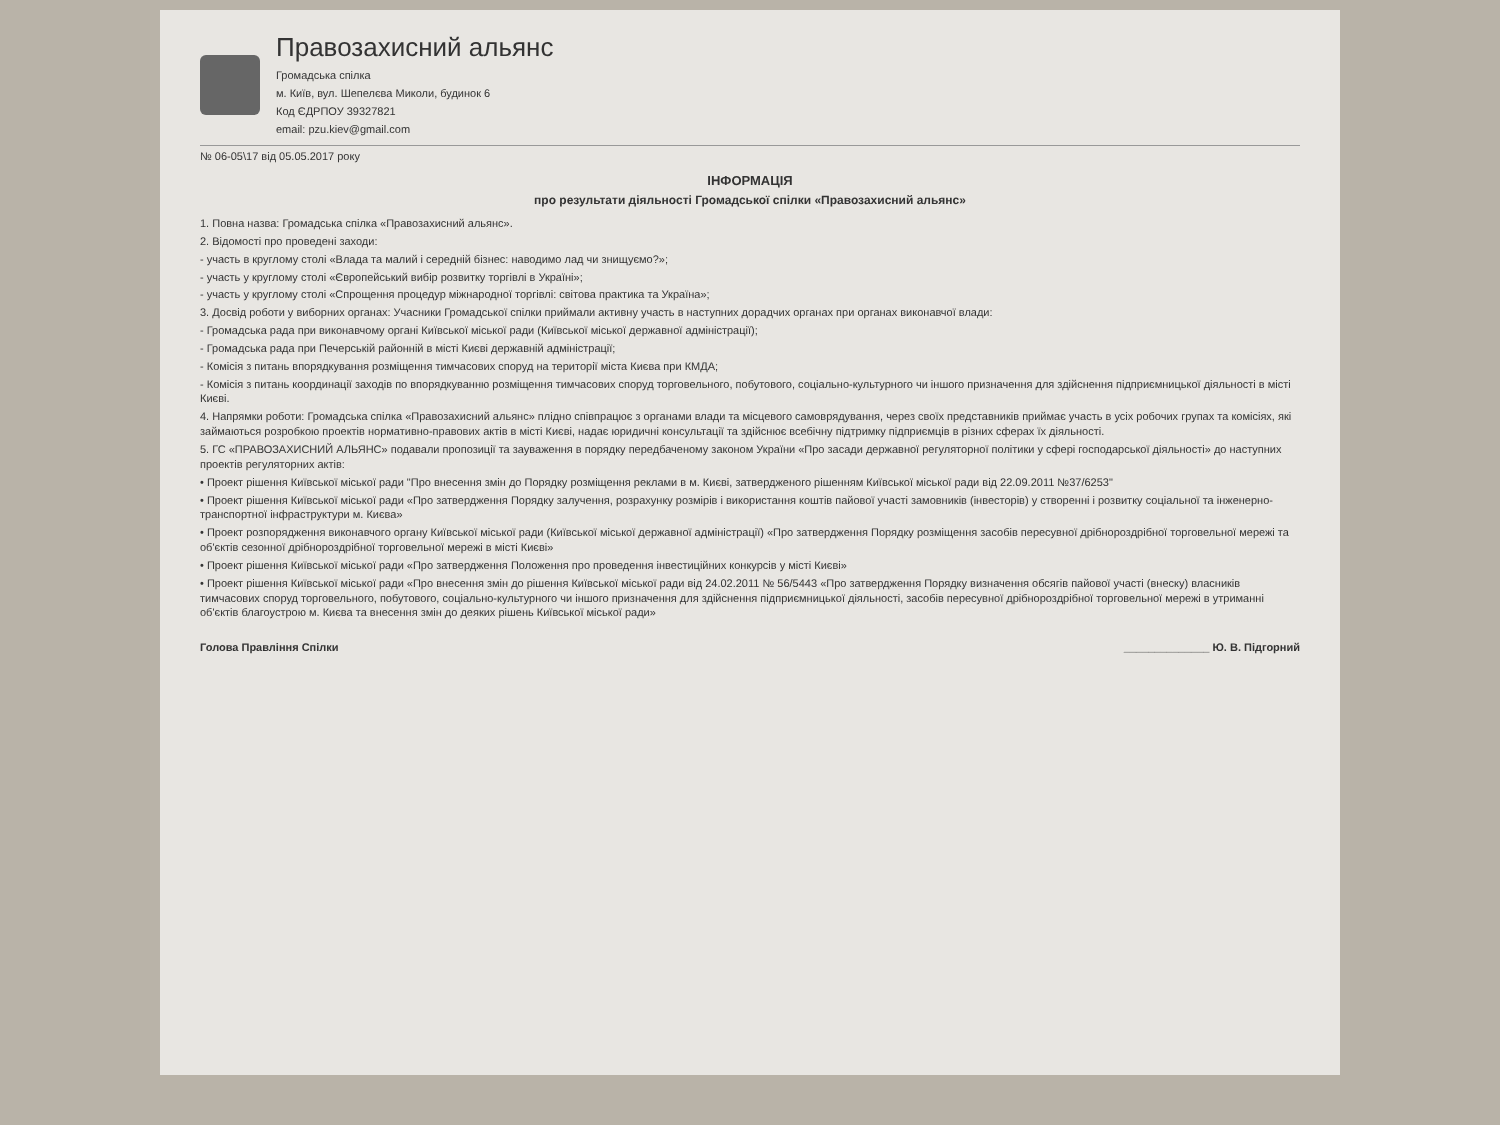Правозахисний альянс
Громадська спілка
м. Київ, вул. Шепелєва Миколи, будинок 6
Код ЄДРПОУ 39327821
email: pzu.kiev@gmail.com
№ 06-05\17 від 05.05.2017 року
ІНФОРМАЦІЯ
про результати діяльності Громадської спілки «Правозахисний альянс»
1. Повна назва: Громадська спілка «Правозахисний альянс».
2. Відомості про проведені заходи:
- участь в круглому столі «Влада та малий і середній бізнес: наводимо лад чи знищуємо?»;
- участь у круглому столі «Європейський вибір розвитку торгівлі в Україні»;
- участь у круглому столі «Спрощення процедур міжнародної торгівлі: світова практика та Україна»;
3. Досвід роботи у виборних органах: Учасники Громадської спілки приймали активну участь в наступних дорадчих органах при органах виконавчої влади:
- Громадська рада при виконавчому органі Київської міської ради (Київської міської державної адміністрації);
- Громадська рада при Печерській районній в місті Києві державній адміністрації;
- Комісія з питань впорядкування розміщення тимчасових споруд на території міста Києва при КМДА;
- Комісія з питань координації заходів по впорядкуванню розміщення тимчасових споруд торговельного, побутового, соціально-культурного чи іншого призначення для здійснення підприємницької діяльності в місті Києві.
4. Напрямки роботи: Громадська спілка «Правозахисний альянс» плідно співпрацює з органами влади та місцевого самоврядування, через своїх представників приймає участь в усіх робочих групах та комісіях, які займаються розробкою проектів нормативно-правових актів в місті Києві, надає юридичні консультації та здійснює всебічну підтримку підприємців в різних сферах їх діяльності.
5. ГС «ПРАВОЗАХИСНИЙ АЛЬЯНС» подавали пропозиції та зауваження в порядку передбаченому законом України «Про засади державної регуляторної політики у сфері господарської діяльності» до наступних проектів регуляторних актів:
• Проект рішення Київської міської ради "Про внесення змін до Порядку розміщення реклами в м. Києві, затвердженого рішенням Київської міської ради від 22.09.2011 №37/6253"
• Проект рішення Київської міської ради «Про затвердження Порядку залучення, розрахунку розмірів і використання коштів пайової участі замовників (інвесторів) у створенні і розвитку соціальної та інженерно-транспортної інфраструктури м. Києва»
• Проект розпорядження виконавчого органу Київської міської ради (Київської міської державної адміністрації) «Про затвердження Порядку розміщення засобів пересувної дрібнороздрібної торговельної мережі та об'єктів сезонної дрібнороздрібної торговельної мережі в місті Києві»
• Проект рішення Київської міської ради «Про затвердження Положення про проведення інвестиційних конкурсів у місті Києві»
• Проект рішення Київської міської ради «Про внесення змін до рішення Київської міської ради від 24.02.2011 № 56/5443 «Про затвердження Порядку визначення обсягів пайової участі (внеску) власників тимчасових споруд торговельного, побутового, соціально-культурного чи іншого призначення для здійснення підприємницької діяльності, засобів пересувної дрібнороздрібної торговельної мережі в утриманні об'єктів благоустрою м. Києва та внесення змін до деяких рішень Київської міської ради»
Голова Правління Спілки ______________ Ю. В. Підгорний